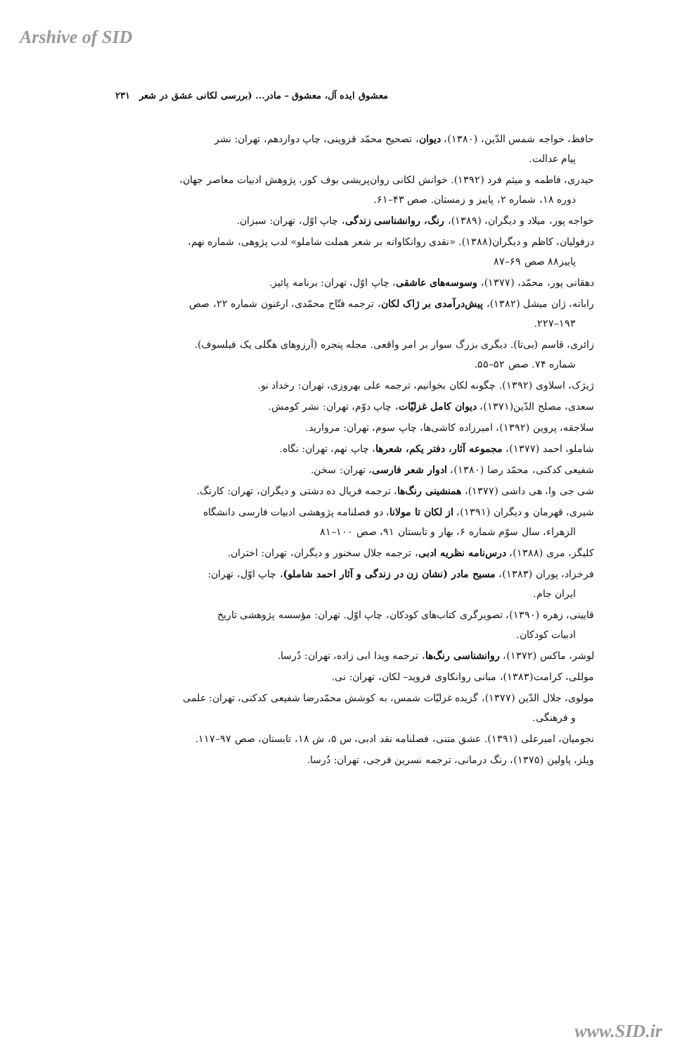Arshive of SID
معشوق ایده آل، معشوق – مادر... (بررسی لکانی عشق در شعر ۲۳۱
حافظ، خواجه شمس الدّین، (۱۳۸۰)، دیوان، تصحیح محمّد قزوینی، چاپ دوازدهم، تهران: نشر
پیام عدالت.
حیدری، فاطمه و میثم فرد (۱۳۹۲). خوانش لکانی روان‌پریشی بوف کور، پژوهش ادبیات معاصر جهان،
دوره ۱۸، شماره ۲، پاییز و زمستان. صص ۴۳–۶۱.
خواجه پور، میلاد و دیگران، (۱۳۸۹)، رنگ، روانشناسی زندگی، چاپ اوّل، تهران: سبزان.
دزفولیان، کاظم و دیگران(۱۳۸۸). «نقدی روانکاوانه بر شعر هملت شاملو» لدب پژوهی، شماره نهم،
پاییز۸۸ صص ۶۹–۸۷
دهقانی پور، محمّد، (۱۳۷۷)، وسوسه‌های عاشقی، چاپ اوّل، تهران: برنامه پائیز.
راباته، ژان میشل (۱۳۸۲)، پیش‌درآمدی بر ژاک لکان، ترجمه فتّاح محمّدی، ارغنون شماره ۲۲، صص
۱۹۳–۲۲۷.
زائری، قاسم (بی‌تا). دیگری بزرگ سوار بر امر واقعی. مجله پنجره (آرزوهای هگلی یک فیلسوف).
شماره ۷۴. صص ۵۲–۵۵.
ژیژک، اسلاوی (۱۳۹۲). چگونه لکان بخوانیم، ترجمه علی بهروزی، تهران: رخداد نو.
سعدی، مصلح الدّین(۱۳۷۱)، دیوان کامل غزلیّات، چاپ دوّم، تهران: نشر کومش.
سلاجقه، پروین (۱۳۹۲)، امیرزاده کاشی‌ها، چاپ سوم، تهران: مروارید.
شاملو، احمد (۱۳۷۷)، مجموعه آثار، دفتر یکم، شعرها، چاپ نهم، تهران: نگاه.
شفیعی کدکنی، محمّد رضا (۱۳۸۰)، ادوار شعر فارسی، تهران: سخن.
شی جی وا، هی داشی (۱۳۷۷)، همنشینی رنگ‌ها، ترجمه فریال ده دشتی و دیگران، تهران: کارنگ.
شیری، قهرمان و دیگران (۱۳۹۱)، از لکان تا مولانا، دو فصلنامه پژوهشی ادبیات فارسی دانشگاه
الزهراء، سال سوّم شماره ۶، بهار و تابستان ۹۱، صص ۱۰۰–۸۱
کلیگز، مری (۱۳۸۸)، درس‌نامه نظریه ادبی، ترجمه جلال سخنور و دیگران، تهران: اختران.
فرخزاد، پوران (۱۳۸۳)، مسیح مادر (نشان زن در زندگی و آثار احمد شاملو)، چاپ اوّل، تهران:
ایران جام.
قایینی، زهره (۱۳۹۰)، تصویرگری کتاب‌های کودکان، چاپ اوّل. تهران: مؤسسه پژوهشی تاریخ
ادبیات کودکان.
لوشر، ماکس (۱۳۷۲)، روانشناسی رنگ‌ها، ترجمه ویدا ابی زاده، تهران: دُرسا.
موللی، کرامت(۱۳۸۳)، مبانی روانکاوی فروید– لکان، تهران: نی.
مولوی، جلال الدّین (۱۳۷۷)، گزیده غزلیّات شمس، به کوشش محمّدرضا شفیعی کدکنی، تهران: علمی
و فرهنگی.
نجومیان، امیرعلی (۱۳۹۱). عشق متنی، فصلنامه نقد ادبی، س ۵، ش ۱۸، تابستان، صص ۹۷–۱۱۷.
ویلز، پاولین (۱۳۷۵)، رنگ درمانی، ترجمه نسرین فرجی، تهران: دُرسا.
www.SID.ir